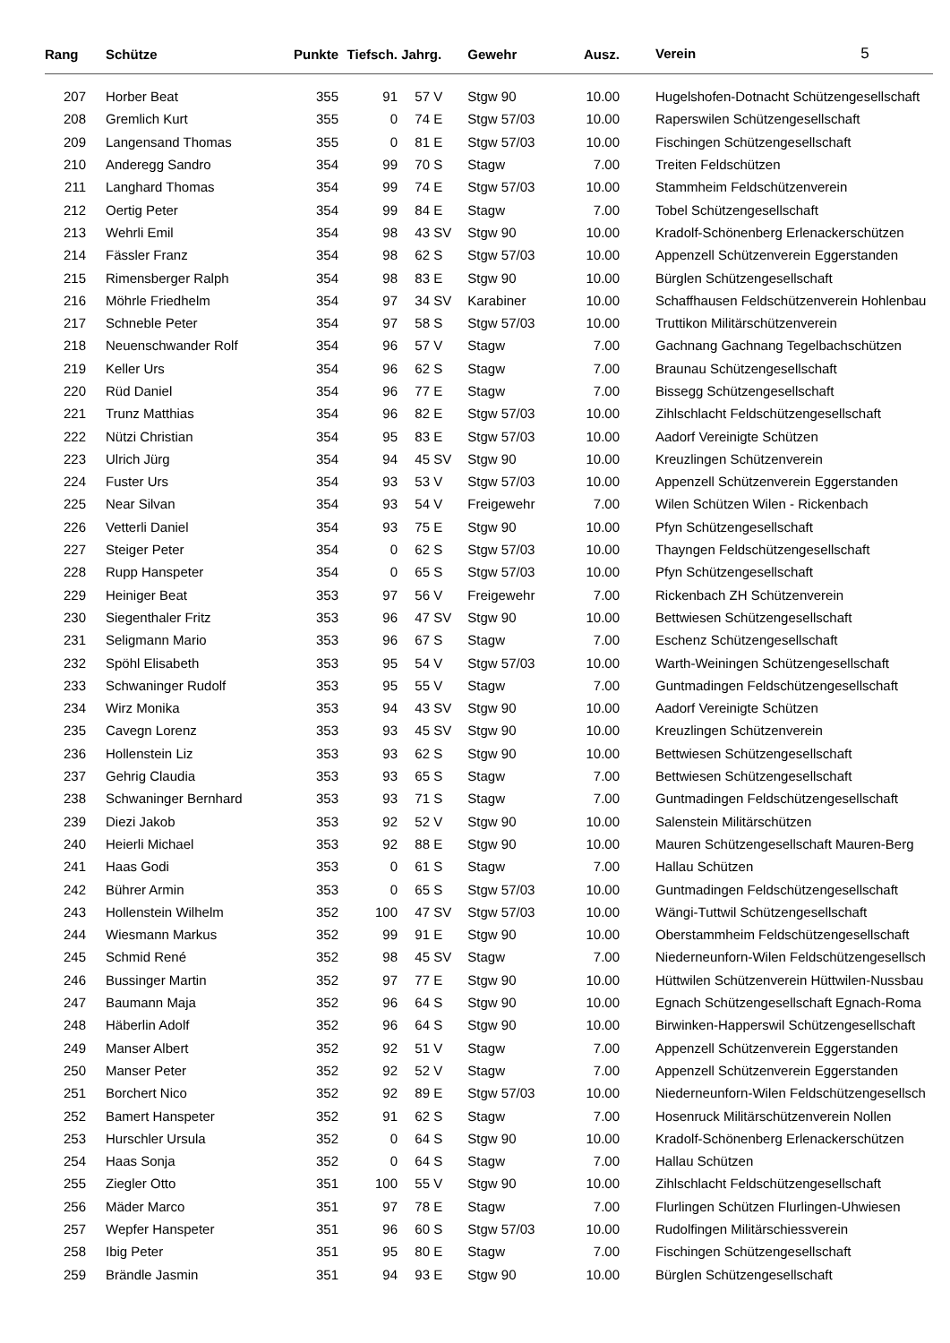| Rang | | Schütze | Punkte | Tiefsch. | Jahrg. | | Gewehr | Ausz. | | Verein 5 |
| --- | --- | --- | --- | --- | --- | --- | --- | --- | --- | --- |
| 207 | | Horber Beat | 355 | 91 | 57 | V | Stgw 90 | 10.00 | | Hugelshofen-Dotnacht Schützengesellschaft |
| 208 | | Gremlich Kurt | 355 | 0 | 74 | E | Stgw 57/03 | 10.00 | | Raperswilen Schützengesellschaft |
| 209 | | Langensand Thomas | 355 | 0 | 81 | E | Stgw 57/03 | 10.00 | | Fischingen Schützengesellschaft |
| 210 | | Anderegg Sandro | 354 | 99 | 70 | S | Stagw | 7.00 | | Treiten Feldschützen |
| 211 | | Langhard Thomas | 354 | 99 | 74 | E | Stgw 57/03 | 10.00 | | Stammheim Feldschützenverein |
| 212 | | Oertig Peter | 354 | 99 | 84 | E | Stagw | 7.00 | | Tobel Schützengesellschaft |
| 213 | | Wehrli Emil | 354 | 98 | 43 | SV | Stgw 90 | 10.00 | | Kradolf-Schönenberg Erlenackerschützen |
| 214 | | Fässler Franz | 354 | 98 | 62 | S | Stgw 57/03 | 10.00 | | Appenzell Schützenverein Eggerstanden |
| 215 | | Rimensberger Ralph | 354 | 98 | 83 | E | Stgw 90 | 10.00 | | Bürglen Schützengesellschaft |
| 216 | | Möhrle Friedhelm | 354 | 97 | 34 | SV | Karabiner | 10.00 | | Schaffhausen Feldschützenverein Hohlenbau |
| 217 | | Schneble Peter | 354 | 97 | 58 | S | Stgw 57/03 | 10.00 | | Truttikon Militärschützenverein |
| 218 | | Neuenschwander Rolf | 354 | 96 | 57 | V | Stagw | 7.00 | | Gachnang Gachnang Tegelbachschützen |
| 219 | | Keller Urs | 354 | 96 | 62 | S | Stagw | 7.00 | | Braunau Schützengesellschaft |
| 220 | | Rüd Daniel | 354 | 96 | 77 | E | Stagw | 7.00 | | Bissegg Schützengesellschaft |
| 221 | | Trunz Matthias | 354 | 96 | 82 | E | Stgw 57/03 | 10.00 | | Zihlschlacht Feldschützengesellschaft |
| 222 | | Nützi Christian | 354 | 95 | 83 | E | Stgw 57/03 | 10.00 | | Aadorf Vereinigte Schützen |
| 223 | | Ulrich Jürg | 354 | 94 | 45 | SV | Stgw 90 | 10.00 | | Kreuzlingen Schützenverein |
| 224 | | Fuster Urs | 354 | 93 | 53 | V | Stgw 57/03 | 10.00 | | Appenzell Schützenverein Eggerstanden |
| 225 | | Near Silvan | 354 | 93 | 54 | V | Freigewehr | 7.00 | | Wilen Schützen Wilen - Rickenbach |
| 226 | | Vetterli Daniel | 354 | 93 | 75 | E | Stgw 90 | 10.00 | | Pfyn Schützengesellschaft |
| 227 | | Steiger Peter | 354 | 0 | 62 | S | Stgw 57/03 | 10.00 | | Thayngen Feldschützengesellschaft |
| 228 | | Rupp Hanspeter | 354 | 0 | 65 | S | Stgw 57/03 | 10.00 | | Pfyn Schützengesellschaft |
| 229 | | Heiniger Beat | 353 | 97 | 56 | V | Freigewehr | 7.00 | | Rickenbach ZH Schützenverein |
| 230 | | Siegenthaler Fritz | 353 | 96 | 47 | SV | Stgw 90 | 10.00 | | Bettwiesen Schützengesellschaft |
| 231 | | Seligmann Mario | 353 | 96 | 67 | S | Stagw | 7.00 | | Eschenz Schützengesellschaft |
| 232 | | Spöhl Elisabeth | 353 | 95 | 54 | V | Stgw 57/03 | 10.00 | | Warth-Weiningen Schützengesellschaft |
| 233 | | Schwaninger Rudolf | 353 | 95 | 55 | V | Stagw | 7.00 | | Guntmadingen Feldschützengesellschaft |
| 234 | | Wirz Monika | 353 | 94 | 43 | SV | Stgw 90 | 10.00 | | Aadorf Vereinigte Schützen |
| 235 | | Cavegn Lorenz | 353 | 93 | 45 | SV | Stgw 90 | 10.00 | | Kreuzlingen Schützenverein |
| 236 | | Hollenstein Liz | 353 | 93 | 62 | S | Stgw 90 | 10.00 | | Bettwiesen Schützengesellschaft |
| 237 | | Gehrig Claudia | 353 | 93 | 65 | S | Stagw | 7.00 | | Bettwiesen Schützengesellschaft |
| 238 | | Schwaninger Bernhard | 353 | 93 | 71 | S | Stagw | 7.00 | | Guntmadingen Feldschützengesellschaft |
| 239 | | Diezi Jakob | 353 | 92 | 52 | V | Stgw 90 | 10.00 | | Salenstein Militärschützen |
| 240 | | Heierli Michael | 353 | 92 | 88 | E | Stgw 90 | 10.00 | | Mauren Schützengesellschaft Mauren-Berg |
| 241 | | Haas Godi | 353 | 0 | 61 | S | Stagw | 7.00 | | Hallau Schützen |
| 242 | | Bührer Armin | 353 | 0 | 65 | S | Stgw 57/03 | 10.00 | | Guntmadingen Feldschützengesellschaft |
| 243 | | Hollenstein Wilhelm | 352 | 100 | 47 | SV | Stgw 57/03 | 10.00 | | Wängi-Tuttwil Schützengesellschaft |
| 244 | | Wiesmann Markus | 352 | 99 | 91 | E | Stgw 90 | 10.00 | | Oberstammheim Feldschützengesellschaft |
| 245 | | Schmid René | 352 | 98 | 45 | SV | Stagw | 7.00 | | Niederneunforn-Wilen Feldschützengesellsch |
| 246 | | Bussinger Martin | 352 | 97 | 77 | E | Stgw 90 | 10.00 | | Hüttwilen Schützenverein Hüttwilen-Nussbau |
| 247 | | Baumann Maja | 352 | 96 | 64 | S | Stgw 90 | 10.00 | | Egnach Schützengesellschaft Egnach-Roma |
| 248 | | Häberlin Adolf | 352 | 96 | 64 | S | Stgw 90 | 10.00 | | Birwinken-Happerswil Schützengesellschaft |
| 249 | | Manser Albert | 352 | 92 | 51 | V | Stagw | 7.00 | | Appenzell Schützenverein Eggerstanden |
| 250 | | Manser Peter | 352 | 92 | 52 | V | Stagw | 7.00 | | Appenzell Schützenverein Eggerstanden |
| 251 | | Borchert Nico | 352 | 92 | 89 | E | Stgw 57/03 | 10.00 | | Niederneunforn-Wilen Feldschützengesellsch |
| 252 | | Bamert Hanspeter | 352 | 91 | 62 | S | Stagw | 7.00 | | Hosenruck Militärschützenverein Nollen |
| 253 | | Hurschler Ursula | 352 | 0 | 64 | S | Stgw 90 | 10.00 | | Kradolf-Schönenberg Erlenackerschützen |
| 254 | | Haas Sonja | 352 | 0 | 64 | S | Stagw | 7.00 | | Hallau Schützen |
| 255 | | Ziegler Otto | 351 | 100 | 55 | V | Stgw 90 | 10.00 | | Zihlschlacht Feldschützengesellschaft |
| 256 | | Mäder Marco | 351 | 97 | 78 | E | Stagw | 7.00 | | Flurlingen Schützen Flurlingen-Uhwiesen |
| 257 | | Wepfer Hanspeter | 351 | 96 | 60 | S | Stgw 57/03 | 10.00 | | Rudolfingen Militärschiessverein |
| 258 | | Ibig Peter | 351 | 95 | 80 | E | Stagw | 7.00 | | Fischingen Schützengesellschaft |
| 259 | | Brändle Jasmin | 351 | 94 | 93 | E | Stgw 90 | 10.00 | | Bürglen Schützengesellschaft |